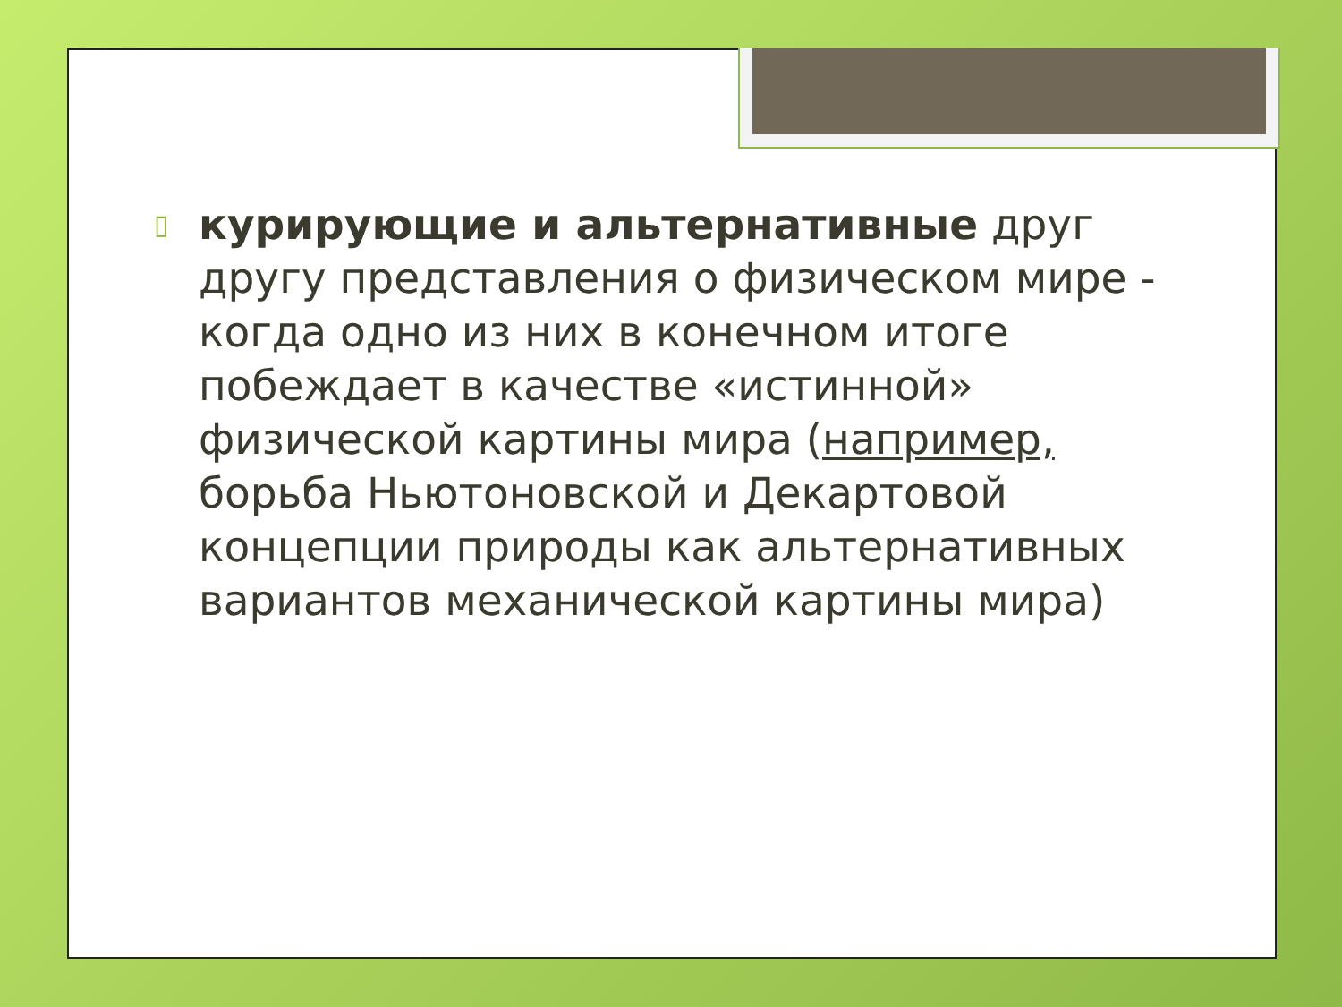▯
курирующие и альтернативные друг другу представления о физическом мире - когда одно из них в конечном итоге побеждает в качестве «истинной» физической картины мира (например, борьба Ньютоновской и Декартовой концепции природы как альтернативных вариантов механической картины мира)